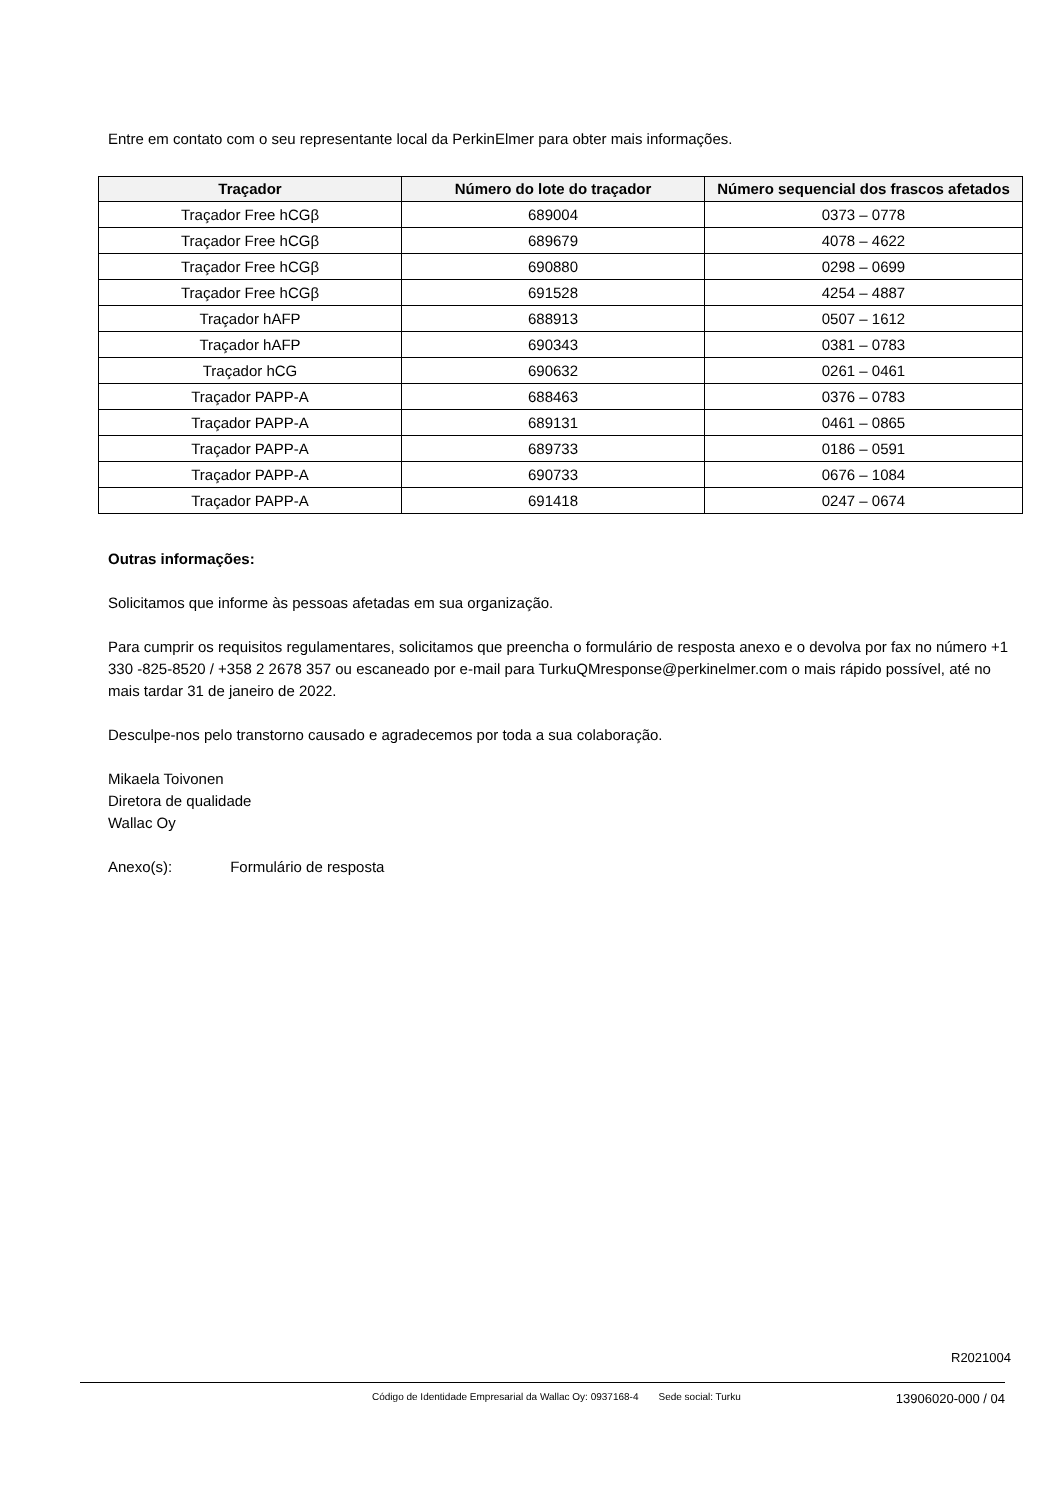Entre em contato com o seu representante local da PerkinElmer para obter mais informações.
| Traçador | Número do lote do traçador | Número sequencial dos frascos afetados |
| --- | --- | --- |
| Traçador Free hCGβ | 689004 | 0373 – 0778 |
| Traçador Free hCGβ | 689679 | 4078 – 4622 |
| Traçador Free hCGβ | 690880 | 0298 – 0699 |
| Traçador Free hCGβ | 691528 | 4254 – 4887 |
| Traçador hAFP | 688913 | 0507 – 1612 |
| Traçador hAFP | 690343 | 0381 – 0783 |
| Traçador hCG | 690632 | 0261 – 0461 |
| Traçador PAPP-A | 688463 | 0376 – 0783 |
| Traçador PAPP-A | 689131 | 0461 – 0865 |
| Traçador PAPP-A | 689733 | 0186 – 0591 |
| Traçador PAPP-A | 690733 | 0676 – 1084 |
| Traçador PAPP-A | 691418 | 0247 – 0674 |
Outras informações:
Solicitamos que informe às pessoas afetadas em sua organização.
Para cumprir os requisitos regulamentares, solicitamos que preencha o formulário de resposta anexo e o devolva por fax no número +1 330 -825-8520 / +358 2 2678 357 ou escaneado por e-mail para TurkuQMresponse@perkinelmer.com o mais rápido possível, até no mais tardar 31 de janeiro de 2022.
Desculpe-nos pelo transtorno causado e agradecemos por toda a sua colaboração.
Mikaela Toivonen
Diretora de qualidade
Wallac Oy
Anexo(s): Formulário de resposta
R2021004
Código de Identidade Empresarial da Wallac Oy: 0937168-4 Sede social: Turku 13906020-000 / 04